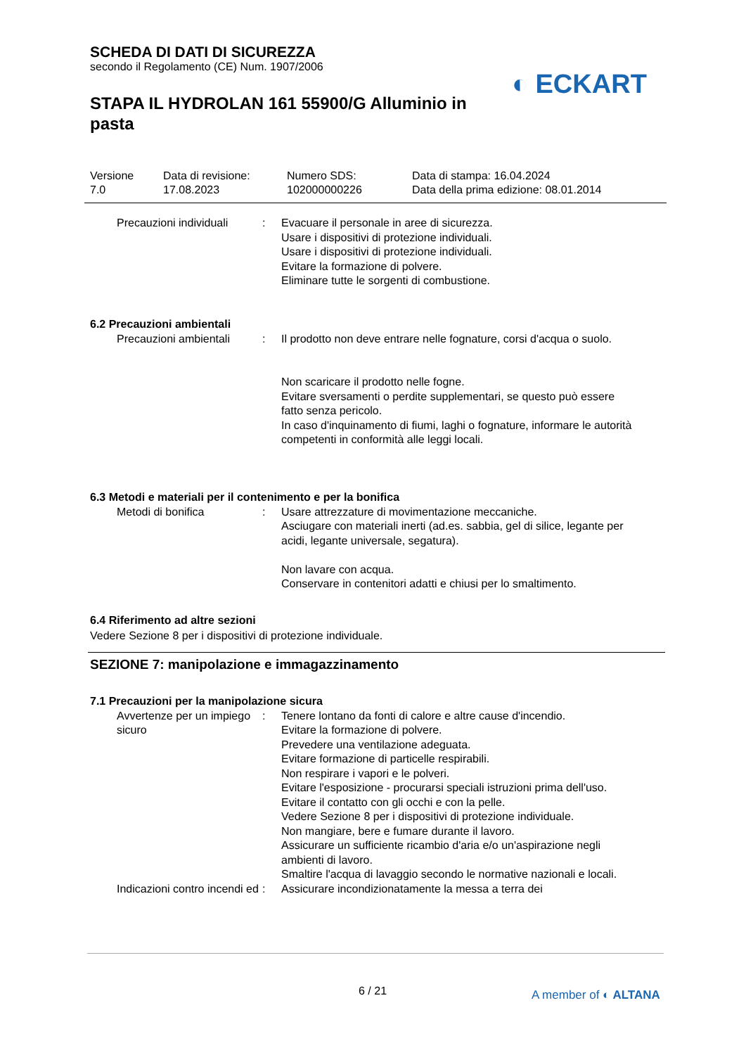SCHEDA DI DATI DI SICUREZZA
secondo il Regolamento (CE) Num. 1907/2006
◐ ECKART
STAPA IL HYDROLAN 161 55900/G Alluminio in pasta
Versione
7.0
Data di revisione:
17.08.2023
Numero SDS:
102000000226
Data di stampa: 16.04.2024
Data della prima edizione: 08.01.2014
Precauzioni individuali : Evacuare il personale in aree di sicurezza.
Usare i dispositivi di protezione individuali.
Usare i dispositivi di protezione individuali.
Evitare la formazione di polvere.
Eliminare tutte le sorgenti di combustione.
6.2 Precauzioni ambientali
Precauzioni ambientali : Il prodotto non deve entrare nelle fognature, corsi d'acqua o suolo.
Non scaricare il prodotto nelle fogne.
Evitare sversamenti o perdite supplementari, se questo può essere fatto senza pericolo.
In caso d'inquinamento di fiumi, laghi o fognature, informare le autorità competenti in conformità alle leggi locali.
6.3 Metodi e materiali per il contenimento e per la bonifica
Metodi di bonifica : Usare attrezzature di movimentazione meccaniche.
Asciugare con materiali inerti (ad.es. sabbia, gel di silice, legante per acidi, legante universale, segatura).
Non lavare con acqua.
Conservare in contenitori adatti e chiusi per lo smaltimento.
6.4 Riferimento ad altre sezioni
Vedere Sezione 8 per i dispositivi di protezione individuale.
SEZIONE 7: manipolazione e immagazzinamento
7.1 Precauzioni per la manipolazione sicura
Avvertenze per un impiego sicuro
: Tenere lontano da fonti di calore e altre cause d'incendio.
Evitare la formazione di polvere.
Prevedere una ventilazione adeguata.
Evitare formazione di particelle respirabili.
Non respirare i vapori e le polveri.
Evitare l'esposizione - procurarsi speciali istruzioni prima dell'uso.
Evitare il contatto con gli occhi e con la pelle.
Vedere Sezione 8 per i dispositivi di protezione individuale.
Non mangiare, bere e fumare durante il lavoro.
Assicurare un sufficiente ricambio d'aria e/o un'aspirazione negli ambienti di lavoro.
Smaltire l'acqua di lavaggio secondo le normative nazionali e locali.
Indicazioni contro incendi ed
: Assicurare incondizionatamente la messa a terra dei
6 / 21 A member of ◐ ALTANA